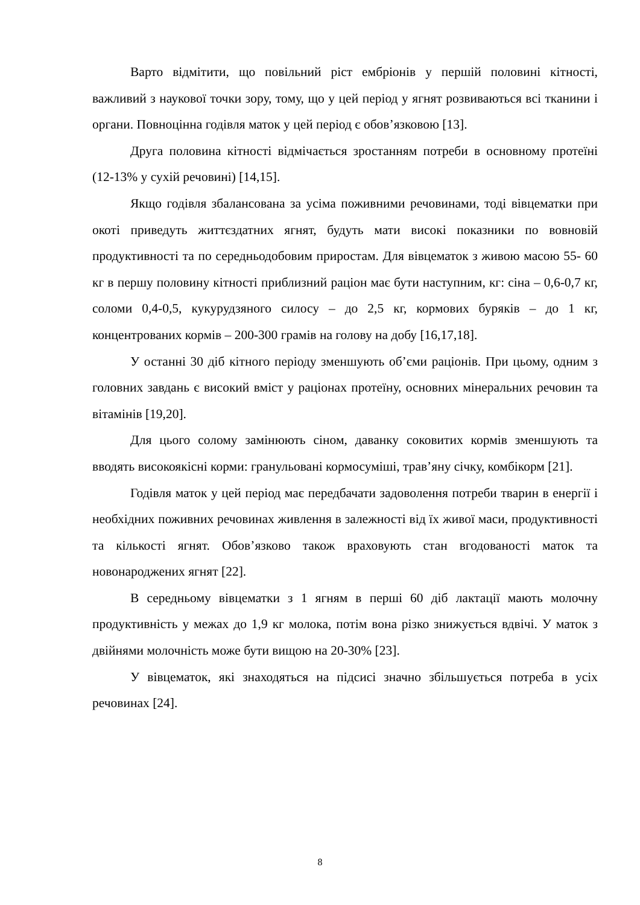Варто відмітити, що повільний ріст ембріонів у першій половині кітності, важливий з наукової точки зору, тому, що у цей період у ягнят розвиваються всі тканини і органи. Повноцінна годівля маток у цей період є обов’язковою [13].
Друга половина кітності відмічається зростанням потреби в основному протеїні (12-13% у сухій речовині) [14,15].
Якщо годівля збалансована за усіма поживними речовинами, тоді вівцематки при окоті приведуть життєздатних ягнят, будуть мати високі показники по вовновій продуктивності та по середньодобовим приростам. Для вівцематок з живою масою 55- 60 кг в першу половину кітності приблизний раціон має бути наступним, кг: сіна – 0,6-0,7 кг, соломи 0,4-0,5, кукурудзяного силосу – до 2,5 кг, кормових буряків – до 1 кг, концентрованих кормів – 200-300 грамів на голову на добу [16,17,18].
У останні 30 діб кітного періоду зменшують об’єми раціонів. При цьому, одним з головних завдань є високий вміст у раціонах протеїну, основних мінеральних речовин та вітамінів [19,20].
Для цього солому замінюють сіном, даванку соковитих кормів зменшують та вводять високоякісні корми: гранульовані кормосуміші, трав’яну січку, комбікорм [21].
Годівля маток у цей період має передбачати задоволення потреби тварин в енергії і необхідних поживних речовинах живлення в залежності від їх живої маси, продуктивності та кількості ягнят. Обов’язково також враховують стан вгодованості маток та новонароджених ягнят [22].
В середньому вівцематки з 1 ягням в перші 60 діб лактації мають молочну продуктивність у межах до 1,9 кг молока, потім вона різко знижується вдвічі. У маток з двійнями молочність може бути вищою на 20-30% [23].
У вівцематок, які знаходяться на підсисі значно збільшується потреба в усіх речовинах [24].
8